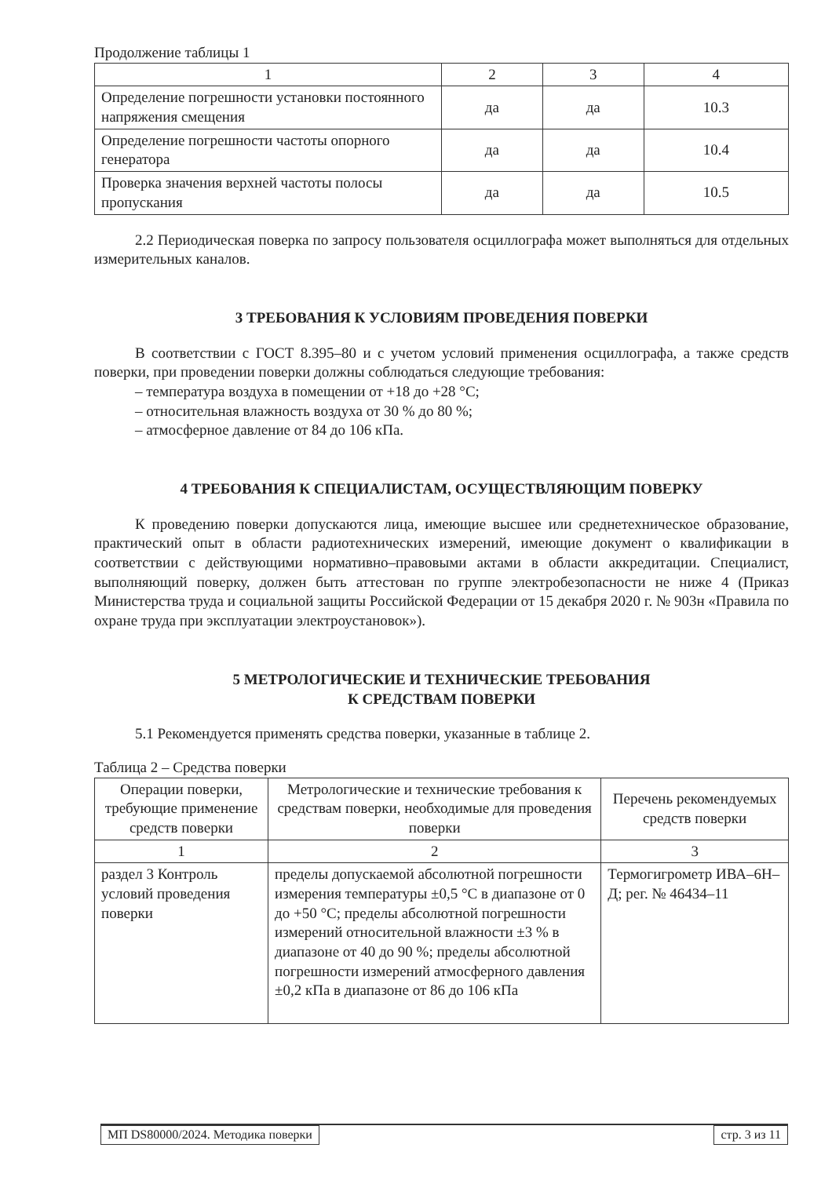Продолжение таблицы 1
| 1 | 2 | 3 | 4 |
| --- | --- | --- | --- |
| Определение погрешности установки постоянного напряжения смещения | да | да | 10.3 |
| Определение погрешности частоты опорного генератора | да | да | 10.4 |
| Проверка значения верхней частоты полосы пропускания | да | да | 10.5 |
2.2 Периодическая поверка по запросу пользователя осциллографа может выполняться для отдельных измерительных каналов.
3 ТРЕБОВАНИЯ К УСЛОВИЯМ ПРОВЕДЕНИЯ ПОВЕРКИ
В соответствии с ГОСТ 8.395–80 и с учетом условий применения осциллографа, а также средств поверки, при проведении поверки должны соблюдаться следующие требования:
– температура воздуха в помещении от +18 до +28 °С;
– относительная влажность воздуха от 30 % до 80 %;
– атмосферное давление от 84 до 106 кПа.
4 ТРЕБОВАНИЯ К СПЕЦИАЛИСТАМ, ОСУЩЕСТВЛЯЮЩИМ ПОВЕРКУ
К проведению поверки допускаются лица, имеющие высшее или среднетехническое образование, практический опыт в области радиотехнических измерений, имеющие документ о квалификации в соответствии с действующими нормативно–правовыми актами в области аккредитации. Специалист, выполняющий поверку, должен быть аттестован по группе электробезопасности не ниже 4 (Приказ Министерства труда и социальной защиты Российской Федерации от 15 декабря 2020 г. № 903н «Правила по охране труда при эксплуатации электроустановок»).
5 МЕТРОЛОГИЧЕСКИЕ И ТЕХНИЧЕСКИЕ ТРЕБОВАНИЯ
К СРЕДСТВАМ ПОВЕРКИ
5.1 Рекомендуется применять средства поверки, указанные в таблице 2.
Таблица 2 – Средства поверки
| Операции поверки, требующие применение средств поверки | Метрологические и технические требования к средствам поверки, необходимые для проведения поверки | Перечень рекомендуемых средств поверки |
| --- | --- | --- |
| 1 | 2 | 3 |
| раздел 3 Контроль условий проведения поверки | пределы допускаемой абсолютной погрешности измерения температуры ±0,5 °С в диапазоне от 0 до +50 °С; пределы абсолютной погрешности измерений относительной влажности ±3 % в диапазоне от 40 до 90 %; пределы абсолютной погрешности измерений атмосферного давления ±0,2 кПа в диапазоне от 86 до 106 кПа | Термогигрометр ИВА–6Н–Д; рег. № 46434–11 |
МП DS80000/2024. Методика поверки
стр. 3 из 11